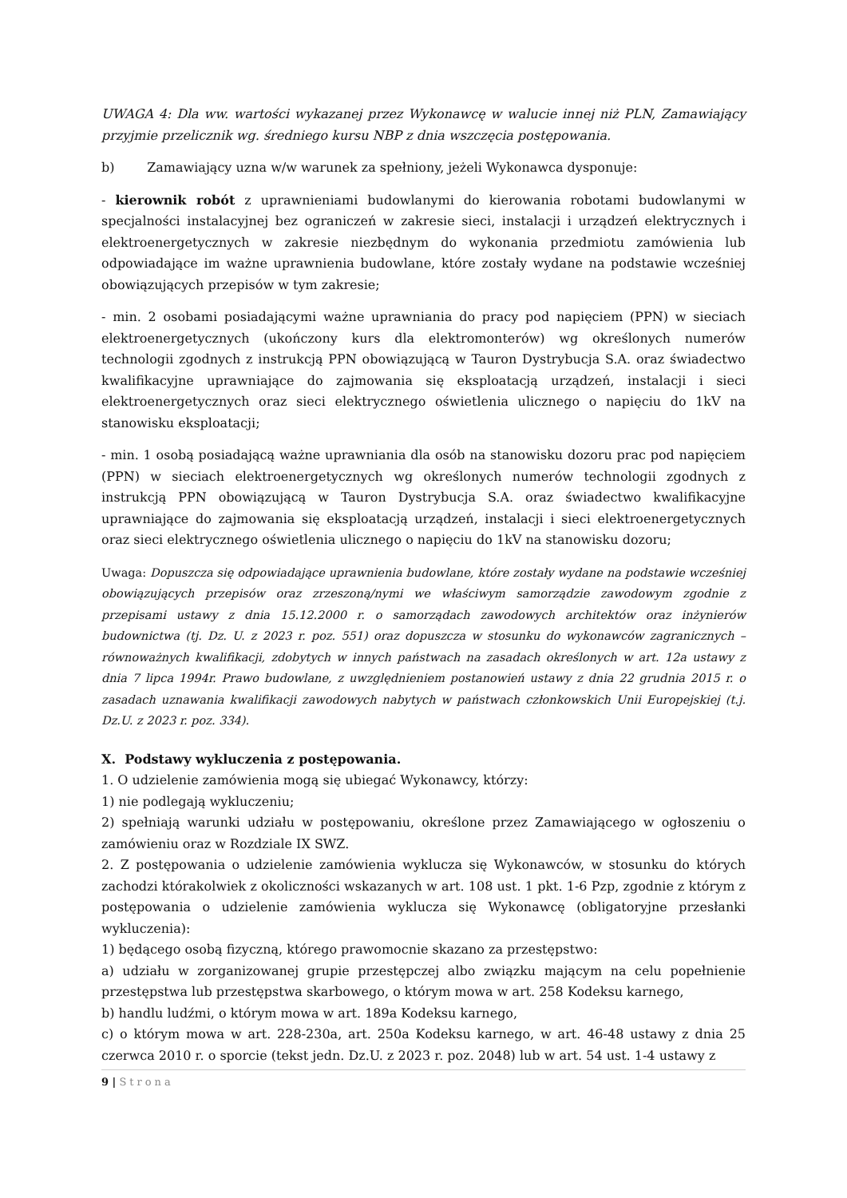UWAGA 4: Dla ww. wartości wykazanej przez Wykonawcę w walucie innej niż PLN, Zamawiający przyjmie przelicznik wg. średniego kursu NBP z dnia wszczęcia postępowania.
b) Zamawiający uzna w/w warunek za spełniony, jeżeli Wykonawca dysponuje:
- kierownik robót z uprawnieniami budowlanymi do kierowania robotami budowlanymi w specjalności instalacyjnej bez ograniczeń w zakresie sieci, instalacji i urządzeń elektrycznych i elektroenergetycznych w zakresie niezbędnym do wykonania przedmiotu zamówienia lub odpowiadające im ważne uprawnienia budowlane, które zostały wydane na podstawie wcześniej obowiązujących przepisów w tym zakresie;
- min. 2 osobami posiadającymi ważne uprawniania do pracy pod napięciem (PPN) w sieciach elektroenergetycznych (ukończony kurs dla elektromonterów) wg określonych numerów technologii zgodnych z instrukcją PPN obowiązującą w Tauron Dystrybucja S.A. oraz świadectwo kwalifikacyjne uprawniające do zajmowania się eksploatacją urządzeń, instalacji i sieci elektroenergetycznych oraz sieci elektrycznego oświetlenia ulicznego o napięciu do 1kV na stanowisku eksploatacji;
- min. 1 osobą posiadającą ważne uprawniania dla osób na stanowisku dozoru prac pod napięciem (PPN) w sieciach elektroenergetycznych wg określonych numerów technologii zgodnych z instrukcją PPN obowiązującą w Tauron Dystrybucja S.A. oraz świadectwo kwalifikacyjne uprawniające do zajmowania się eksploatacją urządzeń, instalacji i sieci elektroenergetycznych oraz sieci elektrycznego oświetlenia ulicznego o napięciu do 1kV na stanowisku dozoru;
Uwaga: Dopuszcza się odpowiadające uprawnienia budowlane, które zostały wydane na podstawie wcześniej obowiązujących przepisów oraz zrzeszoną/nymi we właściwym samorządzie zawodowym zgodnie z przepisami ustawy z dnia 15.12.2000 r. o samorządach zawodowych architektów oraz inżynierów budownictwa (tj. Dz. U. z 2023 r. poz. 551) oraz dopuszcza w stosunku do wykonawców zagranicznych – równoważnych kwalifikacji, zdobytych w innych państwach na zasadach określonych w art. 12a ustawy z dnia 7 lipca 1994r. Prawo budowlane, z uwzględnieniem postanowień ustawy z dnia 22 grudnia 2015 r. o zasadach uznawania kwalifikacji zawodowych nabytych w państwach członkowskich Unii Europejskiej (t.j. Dz.U. z 2023 r. poz. 334).
X. Podstawy wykluczenia z postępowania.
1. O udzielenie zamówienia mogą się ubiegać Wykonawcy, którzy:
1) nie podlegają wykluczeniu;
2) spełniają warunki udziału w postępowaniu, określone przez Zamawiającego w ogłoszeniu o zamówieniu oraz w Rozdziale IX SWZ.
2. Z postępowania o udzielenie zamówienia wyklucza się Wykonawców, w stosunku do których zachodzi którakolwiek z okoliczności wskazanych w art. 108 ust. 1 pkt. 1-6 Pzp, zgodnie z którym z postępowania o udzielenie zamówienia wyklucza się Wykonawcę (obligatoryjne przesłanki wykluczenia):
1) będącego osobą fizyczną, którego prawomocnie skazano za przestępstwo:
a) udziału w zorganizowanej grupie przestępczej albo związku mającym na celu popełnienie przestępstwa lub przestępstwa skarbowego, o którym mowa w art. 258 Kodeksu karnego,
b) handlu ludźmi, o którym mowa w art. 189a Kodeksu karnego,
c) o którym mowa w art. 228-230a, art. 250a Kodeksu karnego, w art. 46-48 ustawy z dnia 25 czerwca 2010 r. o sporcie (tekst jedn. Dz.U. z 2023 r. poz. 2048) lub w art. 54 ust. 1-4 ustawy z
9 | Strona